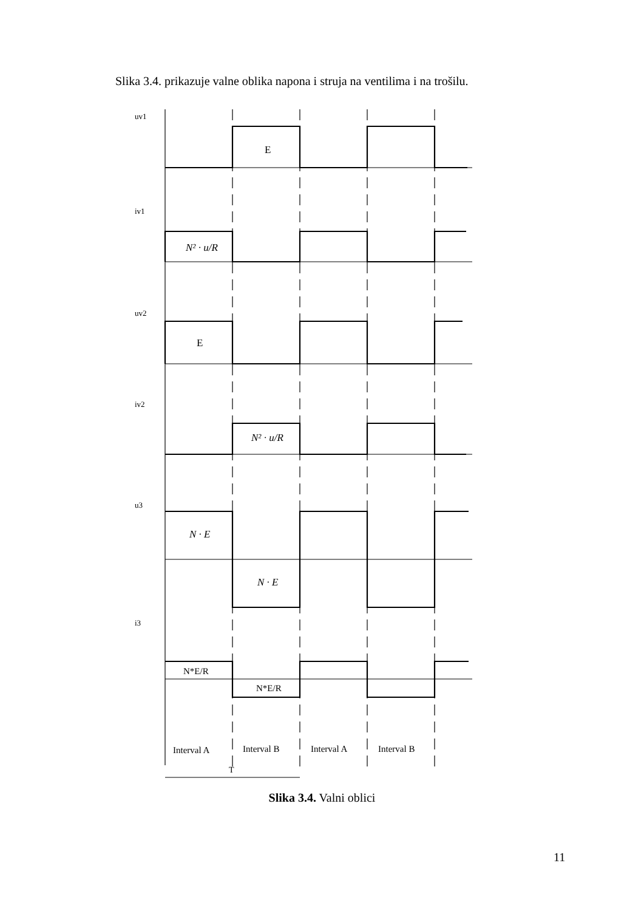Slika 3.4. prikazuje valne oblika napona i struja na ventilima i na trošilu.
uv1
iv1
uv2
iv2
u3
i3
E
E
N² · u/R
N² · u/R
N · E
N · E
N*E/R
N*E/R
Interval A
Interval B
Interval A
Interval B
T
Slika 3.4. Valni oblici
11